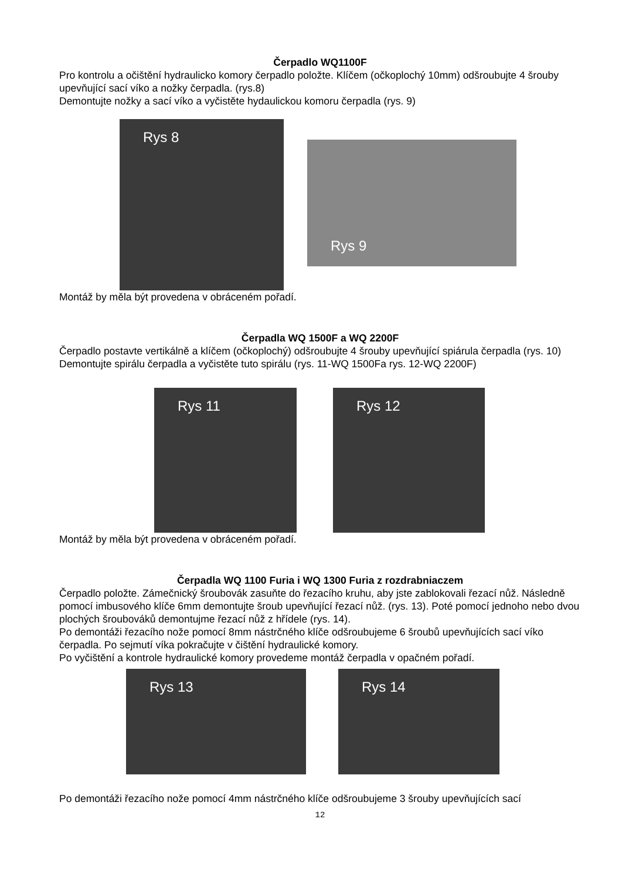Čerpadlo WQ1100F
Pro kontrolu a očištění hydraulicko komory čerpadlo položte. Klíčem (očkoplochý 10mm) odšroubujte 4 šrouby upevňující sací víko a nožky čerpadla. (rys.8)
Demontujte nožky a sací víko a vyčistěte hydaulickou komoru čerpadla (rys. 9)
Rys 8
Rys 9
Montáž by měla být provedena v obráceném pořadí.
Čerpadla WQ 1500F a WQ 2200F
Čerpadlo postavte vertikálně a klíčem (očkoplochý) odšroubujte 4 šrouby upevňující spiárula čerpadla (rys. 10)
Demontujte spirálu čerpadla a vyčistěte tuto spirálu (rys. 11-WQ 1500Fa rys. 12-WQ 2200F)
Rys 11 Rys 12
Montáž by měla být provedena v obráceném pořadí.
Čerpadla WQ 1100 Furia i WQ 1300 Furia z rozdrabniaczem
Čerpadlo položte. Zámečnický šroubovák zasuňte do řezacího kruhu, aby jste zablokovali řezací nůž. Následně pomocí imbusového klíče 6mm demontujte šroub upevňující řezací nůž. (rys. 13). Poté pomocí jednoho nebo dvou plochých šroubováků demontujme řezací nůž z hřídele (rys. 14).
Po demontáži řezacího nože pomocí 8mm nástrčného klíče odšroubujeme 6 šroubů upevňujících sací víko čerpadla. Po sejmutí víka pokračujte v čištění hydraulické komory.
Po vyčištění a kontrole hydraulické komory provedeme montáž čerpadla v opačném pořadí.
Rys 13 Rys 14
Po demontáži řezacího nože pomocí 4mm nástrčného klíče odšroubujeme 3 šrouby upevňujících sací
12